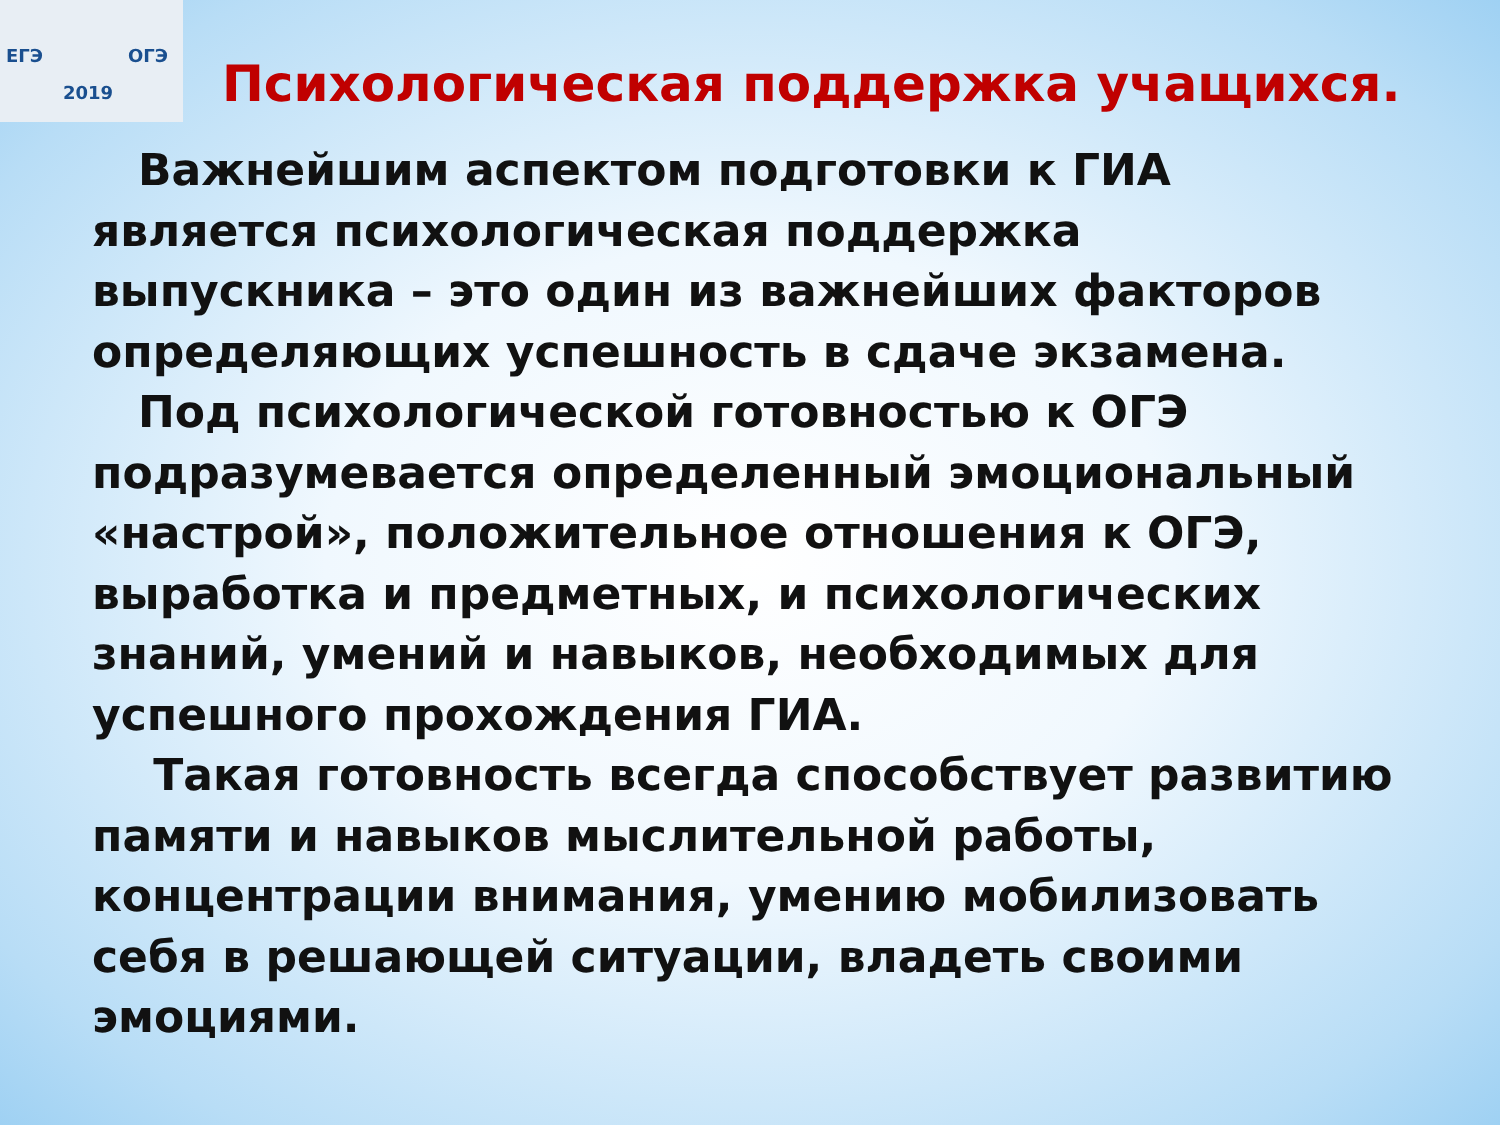ЕГЭ ОГЭ
2019
Психологическая поддержка учащихся.
Важнейшим аспектом подготовки к ГИА является психологическая поддержка выпускника – это один из важнейших факторов определяющих успешность в сдаче экзамена.
Под психологической готовностью к ОГЭ подразумевается определенный эмоциональный «настрой», положительное отношения к ОГЭ, выработка и предметных, и психологических знаний, умений и навыков, необходимых для успешного прохождения ГИА.
Такая готовность всегда способствует развитию памяти и навыков мыслительной работы, концентрации внимания, умению мобилизовать себя в решающей ситуации, владеть своими эмоциями.